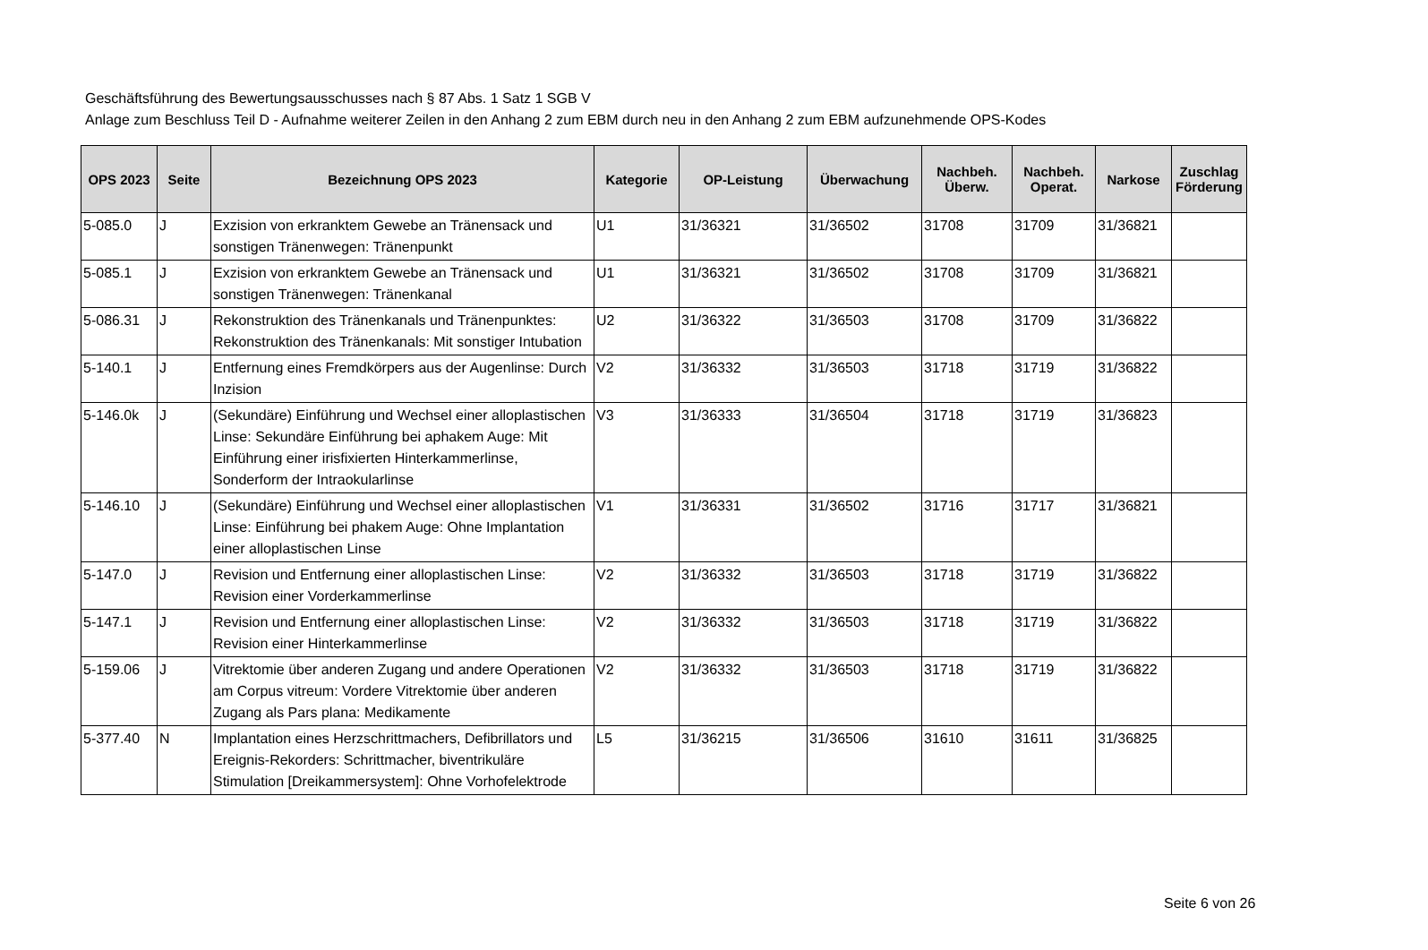Geschäftsführung des Bewertungsausschusses nach § 87 Abs. 1 Satz 1 SGB V
Anlage zum Beschluss Teil D - Aufnahme weiterer Zeilen in den Anhang 2 zum EBM durch neu in den Anhang 2 zum EBM aufzunehmende OPS-Kodes
| OPS 2023 | Seite | Bezeichnung OPS 2023 | Kategorie | OP-Leistung | Überwachung | Nachbeh. Überw. | Nachbeh. Operat. | Narkose | Zuschlag Förderung |
| --- | --- | --- | --- | --- | --- | --- | --- | --- | --- |
| 5-085.0 | J | Exzision von erkranktem Gewebe an Tränensack und sonstigen Tränenwegen: Tränenpunkt | U1 | 31/36321 | 31/36502 | 31708 | 31709 | 31/36821 | |
| 5-085.1 | J | Exzision von erkranktem Gewebe an Tränensack und sonstigen Tränenwegen: Tränenkanal | U1 | 31/36321 | 31/36502 | 31708 | 31709 | 31/36821 | |
| 5-086.31 | J | Rekonstruktion des Tränenkanals und Tränenpunktes: Rekonstruktion des Tränenkanals: Mit sonstiger Intubation | U2 | 31/36322 | 31/36503 | 31708 | 31709 | 31/36822 | |
| 5-140.1 | J | Entfernung eines Fremdkörpers aus der Augenlinse: Durch Inzision | V2 | 31/36332 | 31/36503 | 31718 | 31719 | 31/36822 | |
| 5-146.0k | J | (Sekundäre) Einführung und Wechsel einer alloplastischen Linse: Sekundäre Einführung bei aphakem Auge: Mit Einführung einer irisfixierten Hinterkammerlinse, Sonderform der Intraokularlinse | V3 | 31/36333 | 31/36504 | 31718 | 31719 | 31/36823 | |
| 5-146.10 | J | (Sekundäre) Einführung und Wechsel einer alloplastischen Linse: Einführung bei phakem Auge: Ohne Implantation einer alloplastischen Linse | V1 | 31/36331 | 31/36502 | 31716 | 31717 | 31/36821 | |
| 5-147.0 | J | Revision und Entfernung einer alloplastischen Linse: Revision einer Vorderkammerlinse | V2 | 31/36332 | 31/36503 | 31718 | 31719 | 31/36822 | |
| 5-147.1 | J | Revision und Entfernung einer alloplastischen Linse: Revision einer Hinterkammerlinse | V2 | 31/36332 | 31/36503 | 31718 | 31719 | 31/36822 | |
| 5-159.06 | J | Vitrektomie über anderen Zugang und andere Operationen am Corpus vitreum: Vordere Vitrektomie über anderen Zugang als Pars plana: Medikamente | V2 | 31/36332 | 31/36503 | 31718 | 31719 | 31/36822 | |
| 5-377.40 | N | Implantation eines Herzschrittmachers, Defibrillators und Ereignis-Rekorders: Schrittmacher, biventrikuläre Stimulation [Dreikammersystem]: Ohne Vorhofelektrode | L5 | 31/36215 | 31/36506 | 31610 | 31611 | 31/36825 | |
Seite 6 von 26